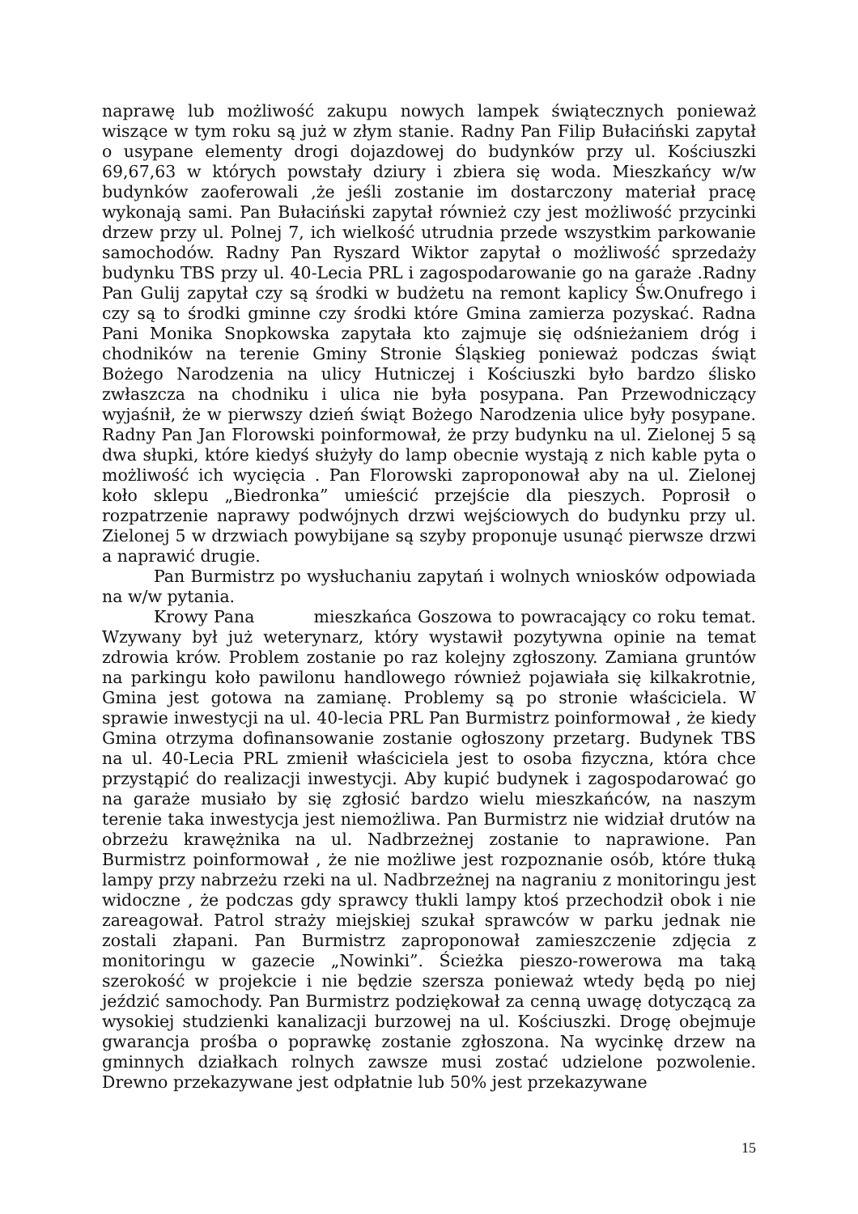naprawę lub możliwość zakupu nowych lampek świątecznych ponieważ wiszące w tym roku są już w złym stanie. Radny Pan Filip Bułaciński zapytał o usypane elementy drogi dojazdowej do budynków przy ul. Kościuszki 69,67,63 w których powstały dziury i zbiera się woda. Mieszkańcy w/w budynków zaoferowali ,że jeśli zostanie im dostarczony materiał pracę wykonają sami. Pan Bułaciński zapytał również czy jest możliwość przycinki drzew przy ul. Polnej 7, ich wielkość utrudnia przede wszystkim parkowanie samochodów. Radny Pan Ryszard Wiktor zapytał o możliwość sprzedaży budynku TBS przy ul. 40-Lecia PRL i zagospodarowanie go na garaże .Radny Pan Gulij zapytał czy są środki w budżetu na remont kaplicy Św.Onufrego i czy są to środki gminne czy środki które Gmina zamierza pozyskać. Radna Pani Monika Snopkowska zapytała kto zajmuje się odśnieżaniem dróg i chodników na terenie Gminy Stronie Śląskieg ponieważ podczas świąt Bożego Narodzenia na ulicy Hutniczej i Kościuszki było bardzo ślisko zwłaszcza na chodniku i ulica nie była posypana. Pan Przewodniczący wyjaśnił, że w pierwszy dzień świąt Bożego Narodzenia ulice były posypane. Radny Pan Jan Florowski poinformował, że przy budynku na ul. Zielonej 5 są dwa słupki, które kiedyś służyły do lamp obecnie wystają z nich kable pyta o możliwość ich wycięcia . Pan Florowski zaproponował aby na ul. Zielonej koło sklepu „Biedronka” umieścić przejście dla pieszych. Poprosił o rozpatrzenie naprawy podwójnych drzwi wejściowych do budynku przy ul. Zielonej 5 w drzwiach powybijane są szyby proponuje usunąć pierwsze drzwi a naprawić drugie.
Pan Burmistrz po wysłuchaniu zapytań i wolnych wniosków odpowiada na w/w pytania.
Krowy Pana mieszkańca Goszowa to powracający co roku temat. Wzywany był już weterynarz, który wystawił pozytywna opinie na temat zdrowia krów. Problem zostanie po raz kolejny zgłoszony. Zamiana gruntów na parkingu koło pawilonu handlowego również pojawiała się kilkakrotnie, Gmina jest gotowa na zamianę. Problemy są po stronie właściciela. W sprawie inwestycji na ul. 40-lecia PRL Pan Burmistrz poinformował , że kiedy Gmina otrzyma dofinansowanie zostanie ogłoszony przetarg. Budynek TBS na ul. 40-Lecia PRL zmienił właściciela jest to osoba fizyczna, która chce przystąpić do realizacji inwestycji. Aby kupić budynek i zagospodarować go na garaże musiało by się zgłosić bardzo wielu mieszkańców, na naszym terenie taka inwestycja jest niemożliwa. Pan Burmistrz nie widział drutów na obrzeżu krawężnika na ul. Nadbrzeżnej zostanie to naprawione. Pan Burmistrz poinformował , że nie możliwe jest rozpoznanie osób, które tłuką lampy przy nabrzeżu rzeki na ul. Nadbrzeżnej na nagraniu z monitoringu jest widoczne , że podczas gdy sprawcy tłukli lampy ktoś przechodził obok i nie zareagował. Patrol straży miejskiej szukał sprawców w parku jednak nie zostali złapani. Pan Burmistrz zaproponował zamieszczenie zdjęcia z monitoringu w gazecie „Nowinki”. Ścieżka pieszo-rowerowa ma taką szerokość w projekcie i nie będzie szersza ponieważ wtedy będą po niej jeździć samochody. Pan Burmistrz podziękował za cenną uwagę dotyczącą za wysokiej studzienki kanalizacji burzowej na ul. Kościuszki. Drogę obejmuje gwarancja prośba o poprawkę zostanie zgłoszona. Na wycinkę drzew na gminnych działkach rolnych zawsze musi zostać udzielone pozwolenie. Drewno przekazywane jest odpłatnie lub 50% jest przekazywane
15